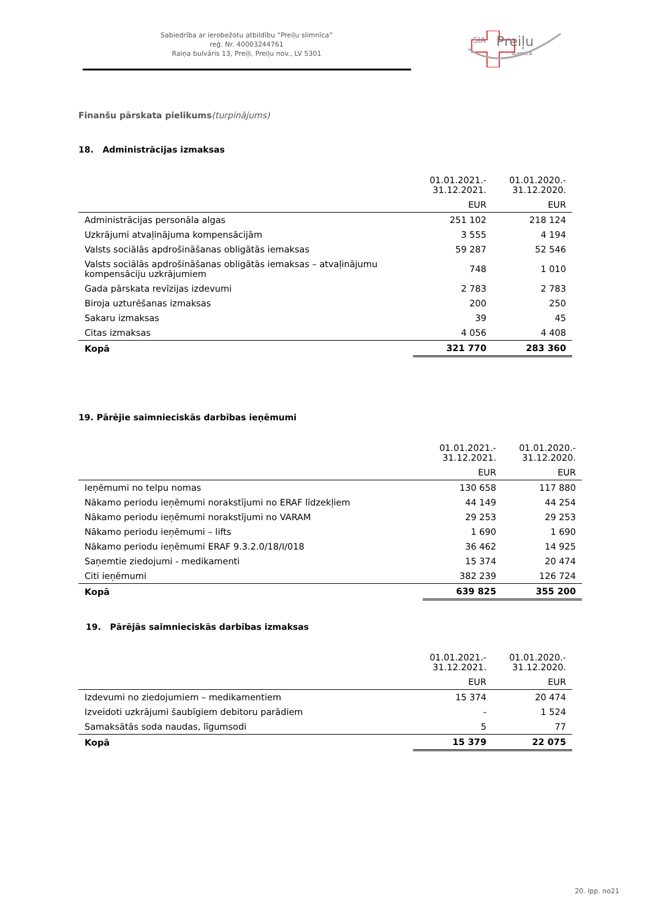Sabiedrība ar ierobežotu atbildību “Preiļu slimnīca”
reģ. Nr. 40003244761
Raiņa bulvāris 13, Preiļi, Preiļu nov., LV 5301
SIA
Preiļu
SLIMNĪCA
Finanšu pārskata pielikums(turpinājums)
18. Administrācijas izmaksas
| | 01.01.2021.- 31.12.2021. | 01.01.2020.- 31.12.2020. |
| | EUR | EUR |
| Administrācijas personāla algas | 251 102 | 218 124 |
| Uzkrājumi atvaļinājuma kompensācijām | 3 555 | 4 194 |
| Valsts sociālās apdrošināšanas obligātās iemaksas | 59 287 | 52 546 |
| Valsts sociālās apdrošināšanas obligātās iemaksas – atvaļinājumu kompensāciju uzkrājumiem | 748 | 1 010 |
| Gada pārskata revīzijas izdevumi | 2 783 | 2 783 |
| Biroja uzturēšanas izmaksas | 200 | 250 |
| Sakaru izmaksas | 39 | 45 |
| Citas izmaksas | 4 056 | 4 408 |
| Kopā | 321 770 | 283 360 |
19. Pārējie saimnieciskās darbības ieņēmumi
| | 01.01.2021.- 31.12.2021. | 01.01.2020.- 31.12.2020. |
| | EUR | EUR |
| Ieņēmumi no telpu nomas | 130 658 | 117 880 |
| Nākamo periodu ieņēmumi norakstījumi no ERAF līdzekļiem | 44 149 | 44 254 |
| Nākamo periodu ieņēmumi norakstījumi no VARAM | 29 253 | 29 253 |
| Nākamo periodu ieņēmumi – lifts | 1 690 | 1 690 |
| Nākamo periodu ieņēmumi ERAF 9.3.2.0/18/I/018 | 36 462 | 14 925 |
| Saņemtie ziedojumi - medikamenti | 15 374 | 20 474 |
| Citi ieņēmumi | 382 239 | 126 724 |
| Kopā | 639 825 | 355 200 |
19. Pārējās saimnieciskās darbības izmaksas
| | 01.01.2021.- 31.12.2021. | 01.01.2020.- 31.12.2020. |
| | EUR | EUR |
| Izdevumi no ziedojumiem – medikamentiem | 15 374 | 20 474 |
| Izveidoti uzkrājumi šaubīgiem debitoru parādiem | - | 1 524 |
| Samaksātās soda naudas, līgumsodi | 5 | 77 |
| Kopā | 15 379 | 22 075 |
20. lpp. no21